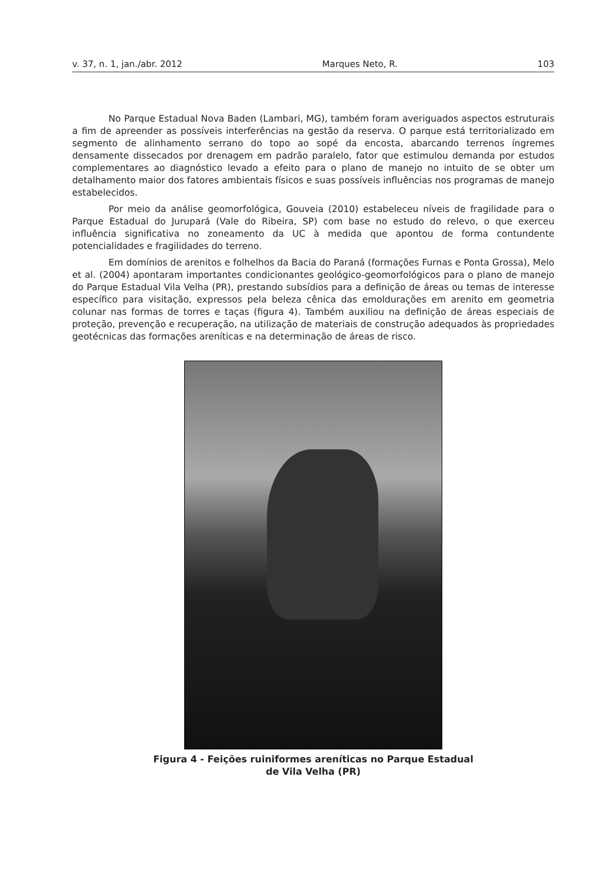v. 37, n. 1, jan./abr. 2012 Marques Neto, R. 103
No Parque Estadual Nova Baden (Lambari, MG), também foram averiguados aspectos estruturais a fim de apreender as possíveis interferências na gestão da reserva. O parque está territorializado em segmento de alinhamento serrano do topo ao sopé da encosta, abarcando terrenos íngremes densamente dissecados por drenagem em padrão paralelo, fator que estimulou demanda por estudos complementares ao diagnóstico levado a efeito para o plano de manejo no intuito de se obter um detalhamento maior dos fatores ambientais físicos e suas possíveis influências nos programas de manejo estabelecidos.
Por meio da análise geomorfológica, Gouveia (2010) estabeleceu níveis de fragilidade para o Parque Estadual do Jurupará (Vale do Ribeira, SP) com base no estudo do relevo, o que exerceu influência significativa no zoneamento da UC à medida que apontou de forma contundente potencialidades e fragilidades do terreno.
Em domínios de arenitos e folhelhos da Bacia do Paraná (formações Furnas e Ponta Grossa), Melo et al. (2004) apontaram importantes condicionantes geológico-geomorfológicos para o plano de manejo do Parque Estadual Vila Velha (PR), prestando subsídios para a definição de áreas ou temas de interesse específico para visitação, expressos pela beleza cênica das emoldurações em arenito em geometria colunar nas formas de torres e taças (figura 4). Também auxiliou na definição de áreas especiais de proteção, prevenção e recuperação, na utilização de materiais de construção adequados às propriedades geotécnicas das formações areníticas e na determinação de áreas de risco.
Figura 4 - Feições ruiniformes areníticas no Parque Estadual
de Vila Velha (PR)